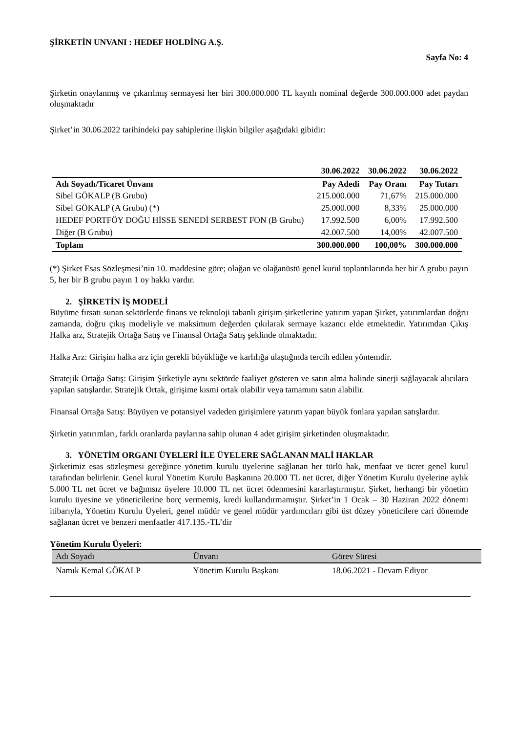ŞİRKETİN UNVANI : HEDEF HOLDİNG A.Ş.
Sayfa No: 4
Şirketin onaylanmış ve çıkarılmış sermayesi her biri 300.000.000 TL kayıtlı nominal değerde 300.000.000 adet paydan oluşmaktadır
Şirket’in 30.06.2022 tarihindeki pay sahiplerine ilişkin bilgiler aşağıdaki gibidir:
| | 30.06.2022 | 30.06.2022 | 30.06.2022 |
| --- | --- | --- | --- |
| Adı Soyadı/Ticaret Ünvanı | Pay Adedi | Pay Oranı | Pay Tutarı |
| Sibel GÖKALP (B Grubu) | 215.000.000 | 71,67% | 215.000.000 |
| Sibel GÖKALP (A Grubu) (*) | 25.000.000 | 8,33% | 25.000.000 |
| HEDEF PORTFÖY DOĞU HİSSE SENEDİ SERBEST FON (B Grubu) | 17.992.500 | 6,00% | 17.992.500 |
| Diğer (B Grubu) | 42.007.500 | 14,00% | 42.007.500 |
| Toplam | 300.000.000 | 100,00% | 300.000.000 |
(*) Şirket Esas Sözleşmesi’nin 10. maddesine göre; olağan ve olağanüstü genel kurul toplantılarında her bir A grubu payın 5, her bir B grubu payın 1 oy hakkı vardır.
2. ŞİRKETİN İŞ MODELİ
Büyüme fırsatı sunan sektörlerde finans ve teknoloji tabanlı girişim şirketlerine yatırım yapan Şirket, yatırımlardan doğru zamanda, doğru çıkış modeliyle ve maksimum değerden çıkılarak sermaye kazancı elde etmektedir. Yatırımdan Çıkış Halka arz, Stratejik Ortağa Satış ve Finansal Ortağa Satış şeklinde olmaktadır.
Halka Arz: Girişim halka arz için gerekli büyüklüğe ve karlılığa ulaştığında tercih edilen yöntemdir.
Stratejik Ortağa Satış: Girişim Şirketiyle aynı sektörde faaliyet gösteren ve satın alma halinde sinerji sağlayacak alıcılara yapılan satışlardır. Stratejik Ortak, girişime kısmi ortak olabilir veya tamamını satın alabilir.
Finansal Ortağa Satış: Büyüyen ve potansiyel vadeden girişimlere yatırım yapan büyük fonlara yapılan satışlardır.
Şirketin yatırımları, farklı oranlarda paylarına sahip olunan 4 adet girişim şirketinden oluşmaktadır.
3. YÖNETİM ORGANI ÜYELERİ İLE ÜYELERE SAĞLANAN MALİ HAKLAR
Şirketimiz esas sözleşmesi gereğince yönetim kurulu üyelerine sağlanan her türlü hak, menfaat ve ücret genel kurul tarafından belirlenir. Genel kurul Yönetim Kurulu Başkanına 20.000 TL net ücret, diğer Yönetim Kurulu üyelerine aylık 5.000 TL net ücret ve bağımsız üyelere 10.000 TL net ücret ödenmesini kararlaştırmıştır. Şirket, herhangi bir yönetim kurulu üyesine ve yöneticilerine borç vermemiş, kredi kullandırmamıştır. Şirket’in 1 Ocak – 30 Haziran 2022 dönemi itibarıyla, Yönetim Kurulu Üyeleri, genel müdür ve genel müdür yardımcıları gibi üst düzey yöneticilere cari dönemde sağlanan ücret ve benzeri menfaatler 417.135.-TL’dir
Yönetim Kurulu Üyeleri:
| Adı Soyadı | Ünvanı | Görev Süresi |
| --- | --- | --- |
| Namık Kemal GÖKALP | Yönetim Kurulu Başkanı | 18.06.2021 - Devam Ediyor |